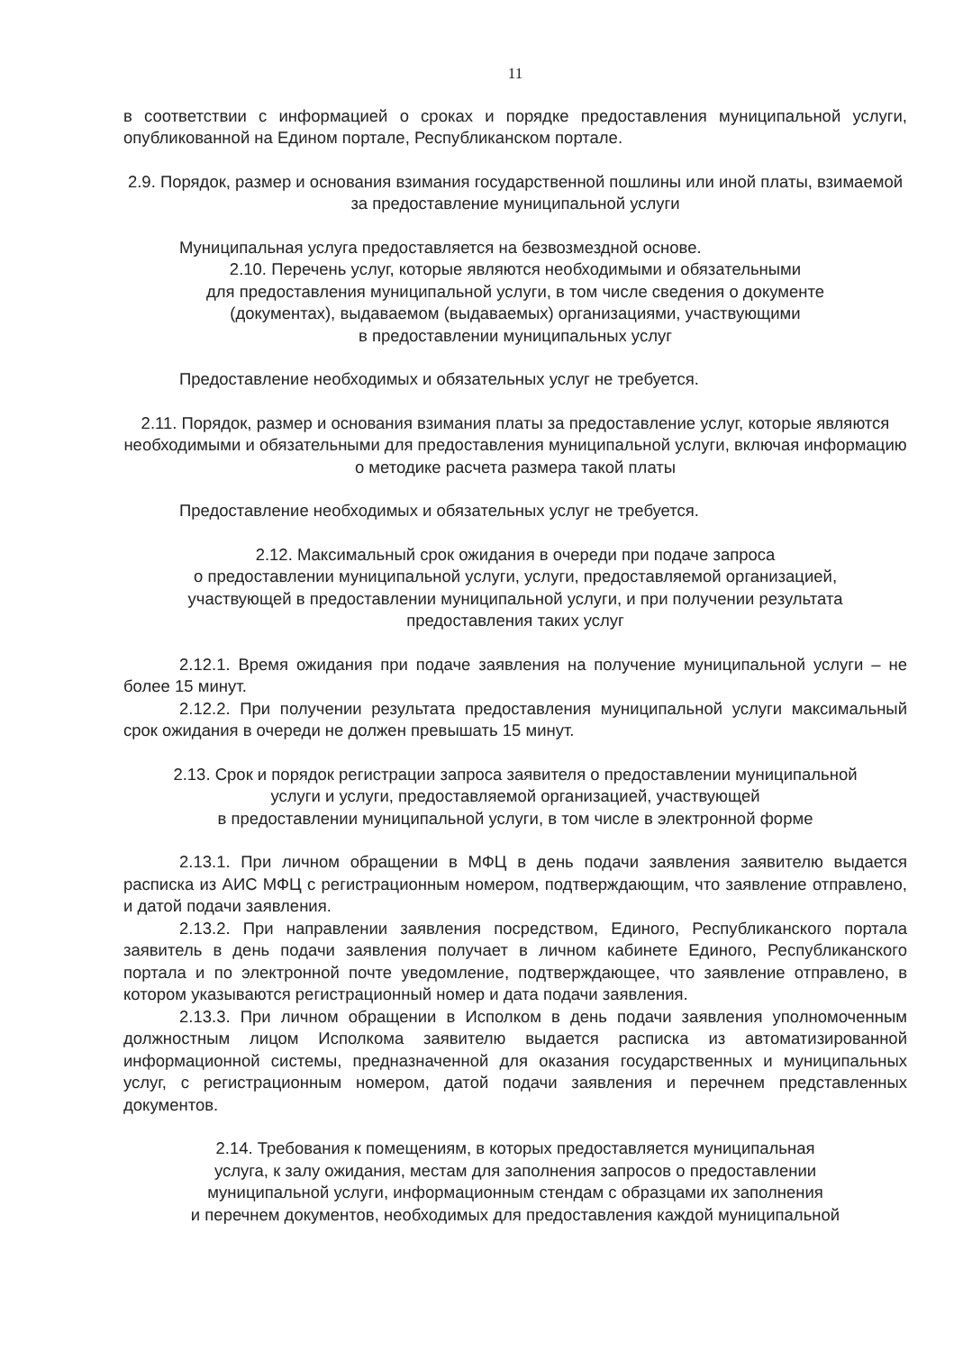11
в соответствии с информацией о сроках и порядке предоставления муниципальной услуги, опубликованной на Едином портале, Республиканском портале.
2.9. Порядок, размер и основания взимания государственной пошлины или иной платы, взимаемой за предоставление муниципальной услуги
Муниципальная услуга предоставляется на безвозмездной основе.
2.10. Перечень услуг, которые являются необходимыми и обязательными
для предоставления муниципальной услуги, в том числе сведения о документе
(документах), выдаваемом (выдаваемых) организациями, участвующими
в предоставлении муниципальных услуг
Предоставление необходимых и обязательных услуг не требуется.
2.11. Порядок, размер и основания взимания платы за предоставление услуг, которые являются необходимыми и обязательными для предоставления муниципальной услуги, включая информацию о методике расчета размера такой платы
Предоставление необходимых и обязательных услуг не требуется.
2.12. Максимальный срок ожидания в очереди при подаче запроса
о предоставлении муниципальной услуги, услуги, предоставляемой организацией,
участвующей в предоставлении муниципальной услуги, и при получении результата
предоставления таких услуг
2.12.1. Время ожидания при подаче заявления на получение муниципальной услуги – не более 15 минут.
2.12.2. При получении результата предоставления муниципальной услуги максимальный срок ожидания в очереди не должен превышать 15 минут.
2.13. Срок и порядок регистрации запроса заявителя о предоставлении муниципальной
услуги и услуги, предоставляемой организацией, участвующей
в предоставлении муниципальной услуги, в том числе в электронной форме
2.13.1. При личном обращении в МФЦ в день подачи заявления заявителю выдается расписка из АИС МФЦ с регистрационным номером, подтверждающим, что заявление отправлено, и датой подачи заявления.
2.13.2. При направлении заявления посредством, Единого, Республиканского портала заявитель в день подачи заявления получает в личном кабинете Единого, Республиканского портала и по электронной почте уведомление, подтверждающее, что заявление отправлено, в котором указываются регистрационный номер и дата подачи заявления.
2.13.3. При личном обращении в Исполком в день подачи заявления уполномоченным должностным лицом Исполкома заявителю выдается расписка из автоматизированной информационной системы, предназначенной для оказания государственных и муниципальных услуг, с регистрационным номером, датой подачи заявления и перечнем представленных документов.
2.14. Требования к помещениям, в которых предоставляется муниципальная
услуга, к залу ожидания, местам для заполнения запросов о предоставлении
муниципальной услуги, информационным стендам с образцами их заполнения
и перечнем документов, необходимых для предоставления каждой муниципальной